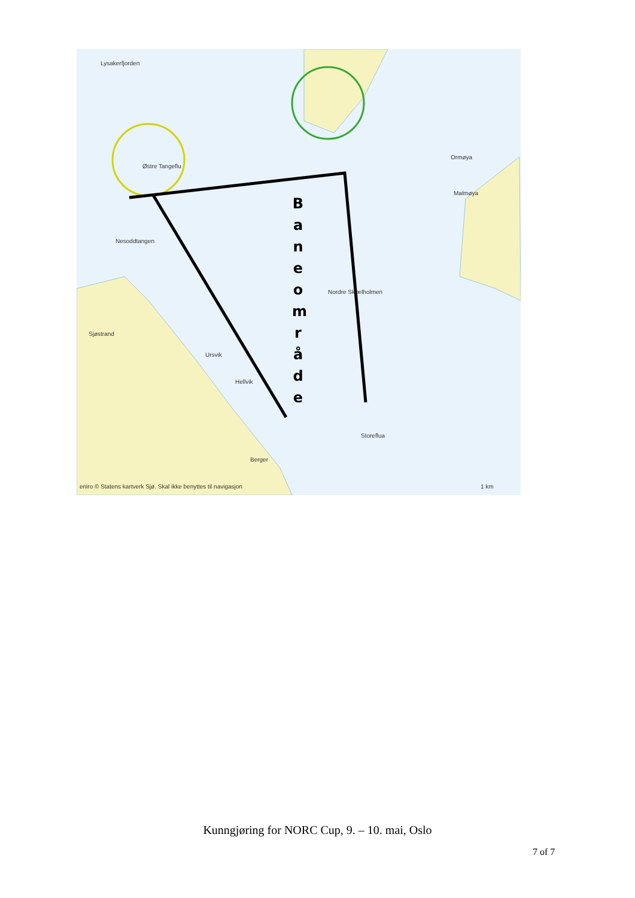B a n e o m r å d e
Lysakerfjorden
Østre Tangeflu
Nesoddtangen
Sjøstrand
Ursvik
Hellvik
Berger
Nordre Skjælholmen
Ormøya
Malmøya
Storeflua
eniro © Statens kartverk Sjø. Skal ikke benyttes til navigasjon 1 km
Kunngjøring for NORC Cup, 9. – 10. mai, Oslo
7 of 7